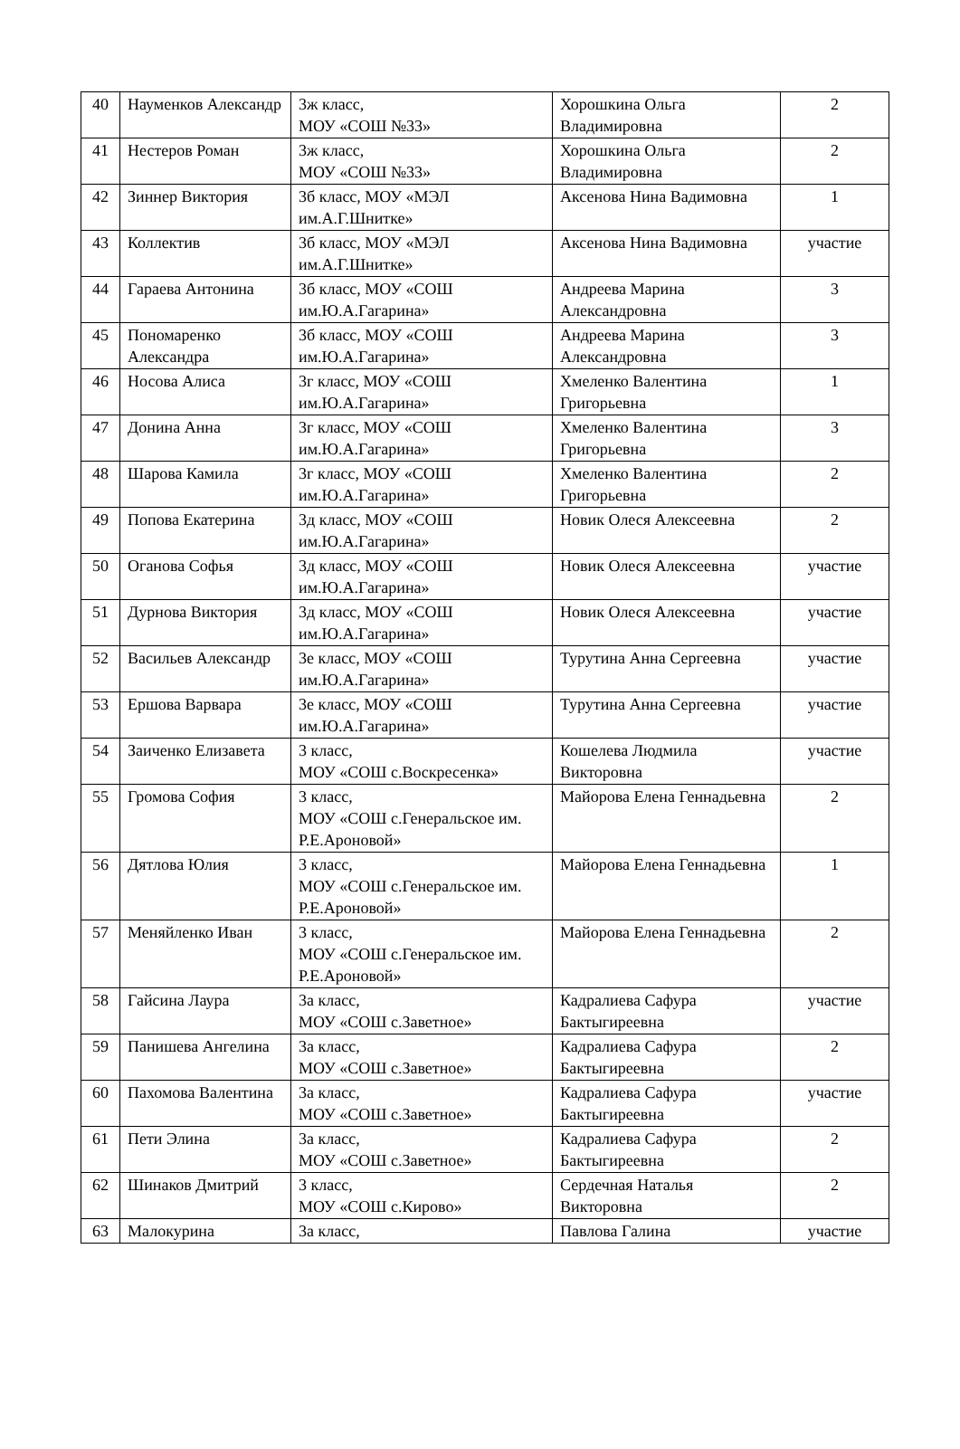| 40 | Науменков Александр | 3ж класс, МОУ «СОШ №33» | Хорошкина Ольга Владимировна | 2 |
| 41 | Нестеров Роман | 3ж класс, МОУ «СОШ №33» | Хорошкина Ольга Владимировна | 2 |
| 42 | Зиннер Виктория | 3б класс, МОУ «МЭЛ им.А.Г.Шнитке» | Аксенова Нина Вадимовна | 1 |
| 43 | Коллектив | 3б класс, МОУ «МЭЛ им.А.Г.Шнитке» | Аксенова Нина Вадимовна | участие |
| 44 | Гараева Антонина | 3б класс, МОУ «СОШ им.Ю.А.Гагарина» | Андреева Марина Александровна | 3 |
| 45 | Пономаренко Александра | 3б класс, МОУ «СОШ им.Ю.А.Гагарина» | Андреева Марина Александровна | 3 |
| 46 | Носова Алиса | 3г класс, МОУ «СОШ им.Ю.А.Гагарина» | Хмеленко Валентина Григорьевна | 1 |
| 47 | Донина Анна | 3г класс, МОУ «СОШ им.Ю.А.Гагарина» | Хмеленко Валентина Григорьевна | 3 |
| 48 | Шарова Камила | 3г класс, МОУ «СОШ им.Ю.А.Гагарина» | Хмеленко Валентина Григорьевна | 2 |
| 49 | Попова Екатерина | 3д класс, МОУ «СОШ им.Ю.А.Гагарина» | Новик Олеся Алексеевна | 2 |
| 50 | Оганова Софья | 3д класс, МОУ «СОШ им.Ю.А.Гагарина» | Новик Олеся Алексеевна | участие |
| 51 | Дурнова Виктория | 3д класс, МОУ «СОШ им.Ю.А.Гагарина» | Новик Олеся Алексеевна | участие |
| 52 | Васильев Александр | 3е класс, МОУ «СОШ им.Ю.А.Гагарина» | Турутина Анна Сергеевна | участие |
| 53 | Ершова Варвара | 3е класс, МОУ «СОШ им.Ю.А.Гагарина» | Турутина Анна Сергеевна | участие |
| 54 | Заиченко Елизавета | 3 класс, МОУ «СОШ с.Воскресенка» | Кошелева Людмила Викторовна | участие |
| 55 | Громова София | 3 класс, МОУ «СОШ с.Генеральское им. Р.Е.Ароновой» | Майорова Елена Геннадьевна | 2 |
| 56 | Дятлова Юлия | 3 класс, МОУ «СОШ с.Генеральское им. Р.Е.Ароновой» | Майорова Елена Геннадьевна | 1 |
| 57 | Меняйленко Иван | 3 класс, МОУ «СОШ с.Генеральское им. Р.Е.Ароновой» | Майорова Елена Геннадьевна | 2 |
| 58 | Гайсина Лаура | 3а класс, МОУ «СОШ с.Заветное» | Кадралиева Сафура Бактыгиреевна | участие |
| 59 | Панишева Ангелина | 3а класс, МОУ «СОШ с.Заветное» | Кадралиева Сафура Бактыгиреевна | 2 |
| 60 | Пахомова Валентина | 3а класс, МОУ «СОШ с.Заветное» | Кадралиева Сафура Бактыгиреевна | участие |
| 61 | Пети Элина | 3а класс, МОУ «СОШ с.Заветное» | Кадралиева Сафура Бактыгиреевна | 2 |
| 62 | Шинаков Дмитрий | 3 класс, МОУ «СОШ с.Кирово» | Сердечная Наталья Викторовна | 2 |
| 63 | Малокурина | 3а класс, | Павлова Галина | участие |